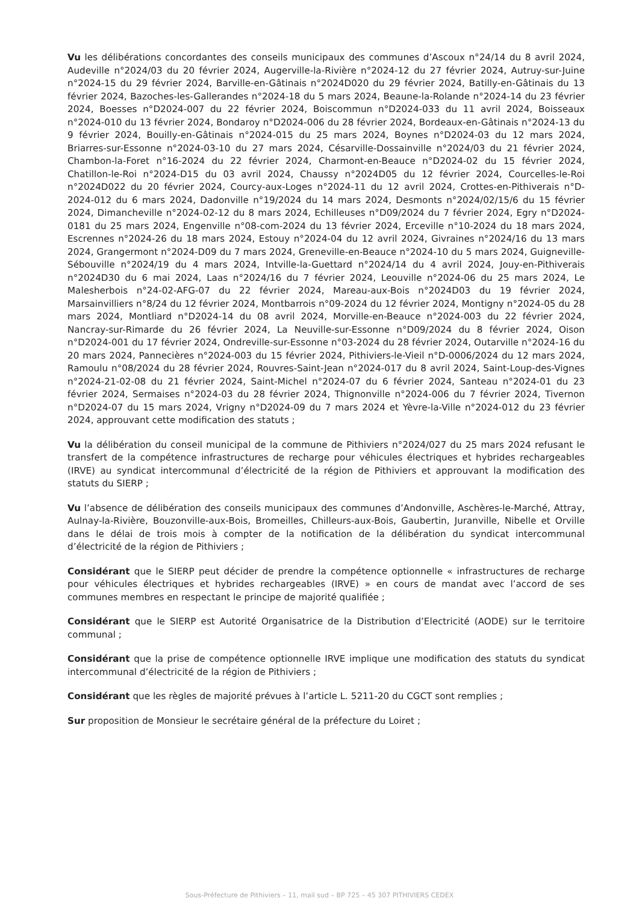Vu les délibérations concordantes des conseils municipaux des communes d’Ascoux n°24/14 du 8 avril 2024, Audeville n°2024/03 du 20 février 2024, Augerville-la-Rivière n°2024-12 du 27 février 2024, Autruy-sur-Juine n°2024-15 du 29 février 2024, Barville-en-Gâtinais n°2024D020 du 29 février 2024, Batilly-en-Gâtinais du 13 février 2024, Bazoches-les-Gallerandes n°2024-18 du 5 mars 2024, Beaune-la-Rolande n°2024-14 du 23 février 2024, Boesses n°D2024-007 du 22 février 2024, Boiscommun n°D2024-033 du 11 avril 2024, Boisseaux n°2024-010 du 13 février 2024, Bondaroy n°D2024-006 du 28 février 2024, Bordeaux-en-Gâtinais n°2024-13 du 9 février 2024, Bouilly-en-Gâtinais n°2024-015 du 25 mars 2024, Boynes n°D2024-03 du 12 mars 2024, Briarres-sur-Essonne n°2024-03-10 du 27 mars 2024, Césarville-Dossainville n°2024/03 du 21 février 2024, Chambon-la-Foret n°16-2024 du 22 février 2024, Charmont-en-Beauce n°D2024-02 du 15 février 2024, Chatillon-le-Roi n°2024-D15 du 03 avril 2024, Chaussy n°2024D05 du 12 février 2024, Courcelles-le-Roi n°2024D022 du 20 février 2024, Courcy-aux-Loges n°2024-11 du 12 avril 2024, Crottes-en-Pithiverais n°D-2024-012 du 6 mars 2024, Dadonville n°19/2024 du 14 mars 2024, Desmonts n°2024/02/15/6 du 15 février 2024, Dimancheville n°2024-02-12 du 8 mars 2024, Echilleuses n°D09/2024 du 7 février 2024, Egry n°D2024-0181 du 25 mars 2024, Engenville n°08-com-2024 du 13 février 2024, Erceville n°10-2024 du 18 mars 2024, Escrennes n°2024-26 du 18 mars 2024, Estouy n°2024-04 du 12 avril 2024, Givraines n°2024/16 du 13 mars 2024, Grangermont n°2024-D09 du 7 mars 2024, Greneville-en-Beauce n°2024-10 du 5 mars 2024, Guigneville-Sébouville n°2024/19 du 4 mars 2024, Intville-la-Guettard n°2024/14 du 4 avril 2024, Jouy-en-Pithiverais n°2024D30 du 6 mai 2024, Laas n°2024/16 du 7 février 2024, Leouville n°2024-06 du 25 mars 2024, Le Malesherbois n°24-02-AFG-07 du 22 février 2024, Mareau-aux-Bois n°2024D03 du 19 février 2024, Marsainvilliers n°8/24 du 12 février 2024, Montbarrois n°09-2024 du 12 février 2024, Montigny n°2024-05 du 28 mars 2024, Montliard n°D2024-14 du 08 avril 2024, Morville-en-Beauce n°2024-003 du 22 février 2024, Nancray-sur-Rimarde du 26 février 2024, La Neuville-sur-Essonne n°D09/2024 du 8 février 2024, Oison n°D2024-001 du 17 février 2024, Ondreville-sur-Essonne n°03-2024 du 28 février 2024, Outarville n°2024-16 du 20 mars 2024, Pannecières n°2024-003 du 15 février 2024, Pithiviers-le-Vieil n°D-0006/2024 du 12 mars 2024, Ramoulu n°08/2024 du 28 février 2024, Rouvres-Saint-Jean n°2024-017 du 8 avril 2024, Saint-Loup-des-Vignes n°2024-21-02-08 du 21 février 2024, Saint-Michel n°2024-07 du 6 février 2024, Santeau n°2024-01 du 23 février 2024, Sermaises n°2024-03 du 28 février 2024, Thignonville n°2024-006 du 7 février 2024, Tivernon n°D2024-07 du 15 mars 2024, Vrigny n°D2024-09 du 7 mars 2024 et Yèvre-la-Ville n°2024-012 du 23 février 2024, approuvant cette modification des statuts ;
Vu la délibération du conseil municipal de la commune de Pithiviers n°2024/027 du 25 mars 2024 refusant le transfert de la compétence infrastructures de recharge pour véhicules électriques et hybrides rechargeables (IRVE) au syndicat intercommunal d’électricité de la région de Pithiviers et approuvant la modification des statuts du SIERP ;
Vu l’absence de délibération des conseils municipaux des communes d’Andonville, Aschères-le-Marché, Attray, Aulnay-la-Rivière, Bouzonville-aux-Bois, Bromeilles, Chilleurs-aux-Bois, Gaubertin, Juranville, Nibelle et Orville dans le délai de trois mois à compter de la notification de la délibération du syndicat intercommunal d’électricité de la région de Pithiviers ;
Considérant que le SIERP peut décider de prendre la compétence optionnelle « infrastructures de recharge pour véhicules électriques et hybrides rechargeables (IRVE) » en cours de mandat avec l’accord de ses communes membres en respectant le principe de majorité qualifiée ;
Considérant que le SIERP est Autorité Organisatrice de la Distribution d’Electricité (AODE) sur le territoire communal ;
Considérant que la prise de compétence optionnelle IRVE implique une modification des statuts du syndicat intercommunal d’électricité de la région de Pithiviers ;
Considérant que les règles de majorité prévues à l’article L. 5211-20 du CGCT sont remplies ;
Sur proposition de Monsieur le secrétaire général de la préfecture du Loiret ;
Sous-Préfecture de Pithiviers – 11, mail sud – BP 725 – 45 307 PITHIVIERS CEDEX